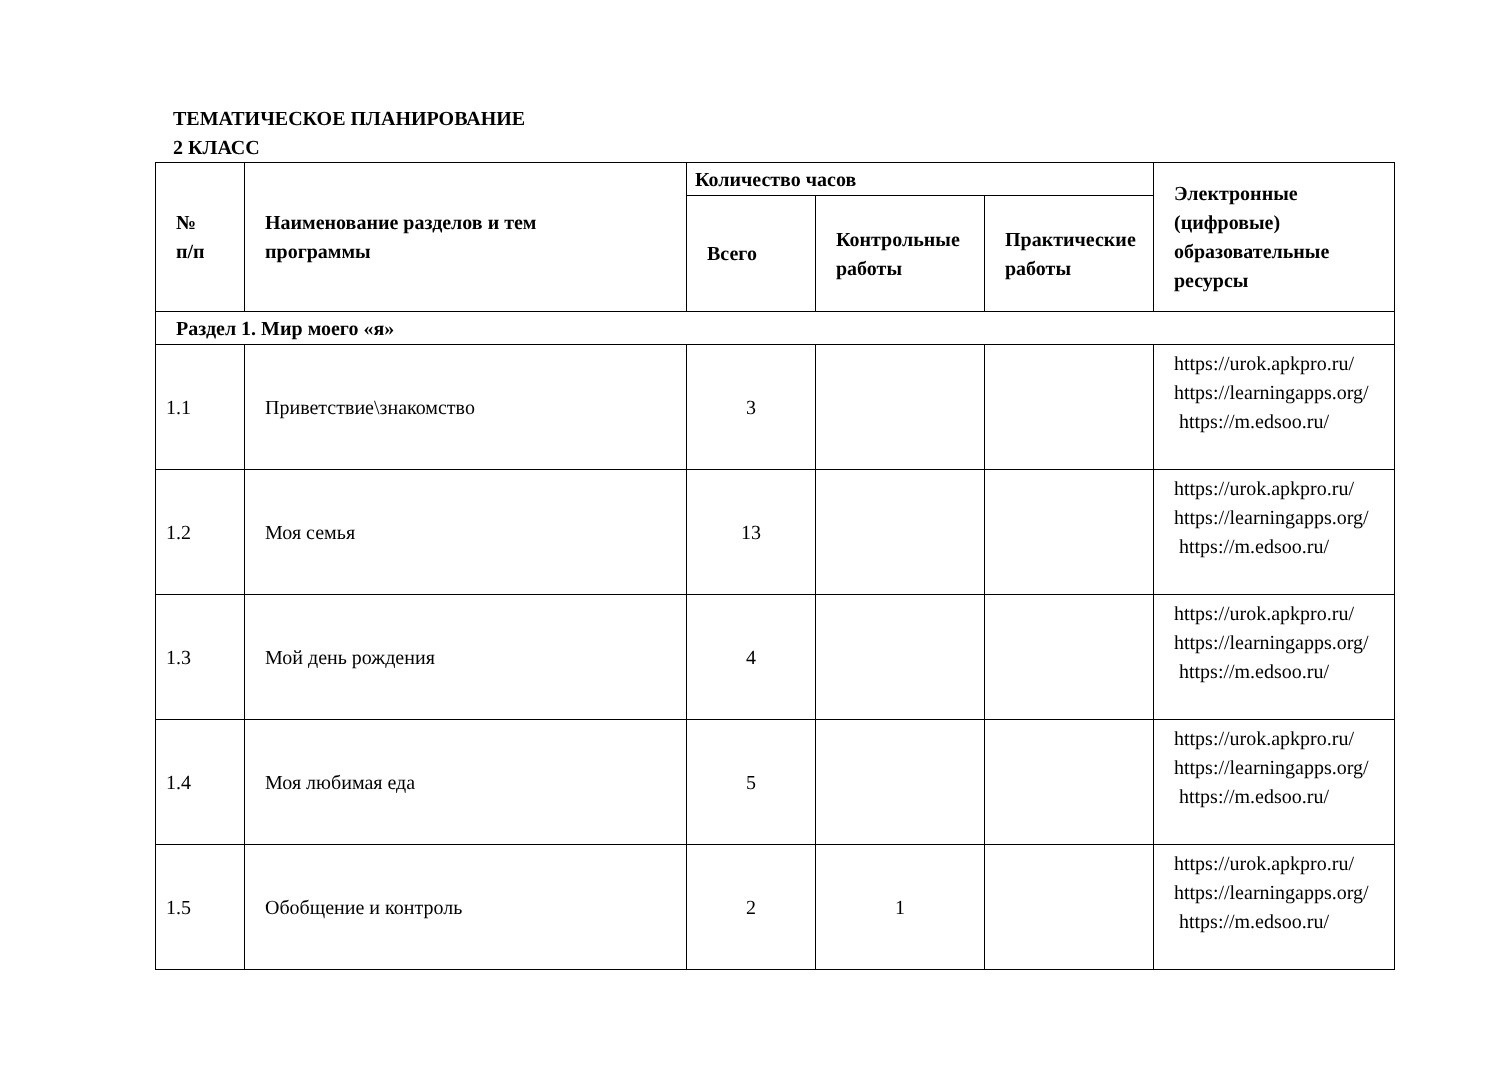ТЕМАТИЧЕСКОЕ ПЛАНИРОВАНИЕ
2 КЛАСС
| № п/п | Наименование разделов и тем программы | Количество часов | | | Электронные (цифровые) образовательные ресурсы |
| --- | --- | --- | --- | --- | --- |
| | | Всего | Контрольные работы | Практические работы | |
| Раздел 1. Мир моего «я» | | | | | |
| 1.1 | Приветствие\знакомство | 3 | | | https://urok.apkpro.ru/ https://learningapps.org/ https://m.edsoo.ru/ |
| 1.2 | Моя семья | 13 | | | https://urok.apkpro.ru/ https://learningapps.org/ https://m.edsoo.ru/ |
| 1.3 | Мой день рождения | 4 | | | https://urok.apkpro.ru/ https://learningapps.org/ https://m.edsoo.ru/ |
| 1.4 | Моя любимая еда | 5 | | | https://urok.apkpro.ru/ https://learningapps.org/ https://m.edsoo.ru/ |
| 1.5 | Обобщение и контроль | 2 | 1 | | https://urok.apkpro.ru/ https://learningapps.org/ https://m.edsoo.ru/ |